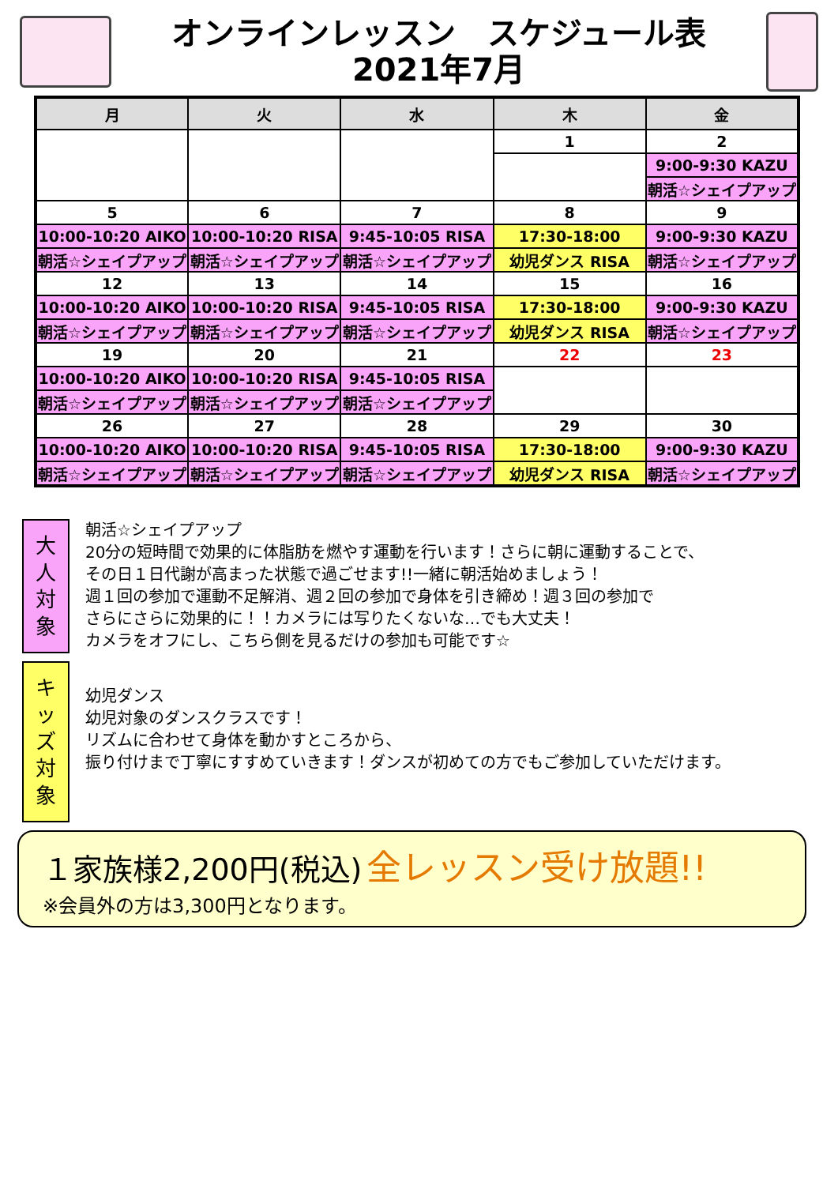オンラインレッスン　スケジュール表
2021年7月
| 月 | 火 | 水 | 木 | 金 |
| --- | --- | --- | --- | --- |
| | | | 1 | 2 |
| | | | | 9:00-9:30 KAZU |
| | | | | 朝活☆シェイプアップ |
| 5 | 6 | 7 | 8 | 9 |
| 10:00-10:20 AIKO | 10:00-10:20 RISA | 9:45-10:05 RISA | 17:30-18:00 | 9:00-9:30 KAZU |
| 朝活☆シェイプアップ | 朝活☆シェイプアップ | 朝活☆シェイプアップ | 幼児ダンス RISA | 朝活☆シェイプアップ |
| 12 | 13 | 14 | 15 | 16 |
| 10:00-10:20 AIKO | 10:00-10:20 RISA | 9:45-10:05 RISA | 17:30-18:00 | 9:00-9:30 KAZU |
| 朝活☆シェイプアップ | 朝活☆シェイプアップ | 朝活☆シェイプアップ | 幼児ダンス RISA | 朝活☆シェイプアップ |
| 19 | 20 | 21 | 22 | 23 |
| 10:00-10:20 AIKO | 10:00-10:20 RISA | 9:45-10:05 RISA | | |
| 朝活☆シェイプアップ | 朝活☆シェイプアップ | 朝活☆シェイプアップ | | |
| 26 | 27 | 28 | 29 | 30 |
| 10:00-10:20 AIKO | 10:00-10:20 RISA | 9:45-10:05 RISA | 17:30-18:00 | 9:00-9:30 KAZU |
| 朝活☆シェイプアップ | 朝活☆シェイプアップ | 朝活☆シェイプアップ | 幼児ダンス RISA | 朝活☆シェイプアップ |
大
人
対
象
朝活☆シェイプアップ
20分の短時間で効果的に体脂肪を燃やす運動を行います！さらに朝に運動することで、
その日１日代謝が高まった状態で過ごせます!!一緒に朝活始めましょう！
週１回の参加で運動不足解消、週２回の参加で身体を引き締め！週３回の参加で
さらにさらに効果的に！！カメラには写りたくないな…でも大丈夫！
カメラをオフにし、こちら側を見るだけの参加も可能です☆
キ
ッ
ズ
対
象
幼児ダンス
幼児対象のダンスクラスです！
リズムに合わせて身体を動かすところから、
振り付けまで丁寧にすすめていきます！ダンスが初めての方でもご参加していただけます。
１家族様2,200円(税込) 全レッスン受け放題!!
※会員外の方は3,300円となります。